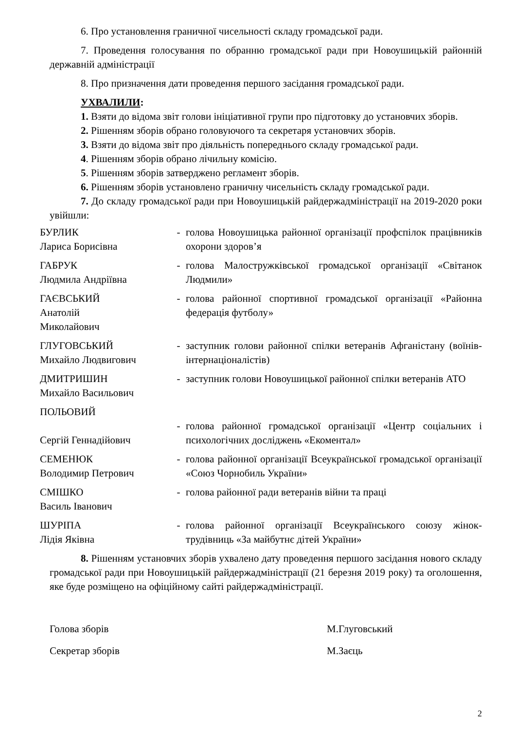6. Про установлення граничної чисельності складу громадської ради.
7. Проведення голосування по обранню громадської ради при Новоушицькій районній державній адміністрації
8. Про призначення дати проведення першого засідання громадської ради.
УХВАЛИЛИ:
1. Взяти до відома звіт голови ініціативної групи про підготовку до установчих зборів.
2. Рішенням зборів обрано головуючого та секретаря установчих зборів.
3. Взяти до відома звіт про діяльність попереднього складу громадської ради.
4. Рішенням зборів обрано лічильну комісію.
5. Рішенням зборів затверджено регламент зборів.
6. Рішенням зборів установлено граничну чисельність складу громадської ради.
7. До складу громадської ради при Новоушицькій райдержадміністрації на 2019-2020 роки увійшли:
| БУРЛИК Лариса Борисівна | - | голова Новоушицька районної організації профспілок працівників охорони здоров’я |
| ГАБРУК Людмила Андріївна | - | голова Малостружківської громадської організації «Світанок Людмили» |
| ГАЄВСЬКИЙ Анатолій Миколайович | - | голова районної спортивної громадської організації «Районна федерація футболу» |
| ГЛУГОВСЬКИЙ Михайло Людвигович | - | заступник голови районної спілки ветеранів Афганістану (воїнів-інтернаціоналістів) |
| ДМИТРИШИН Михайло Васильович | - | заступник голови Новоушицької районної спілки ветеранів АТО |
| ПОЛЬОВИЙ Сергій Геннадійович | - | голова районної громадської організації «Центр соціальних і психологічних досліджень «Екоментал» |
| СЕМЕНЮК Володимир Петрович | - | голова районної організації Всеукраїнської громадської організації «Союз Чорнобиль України» |
| СМІШКО Василь Іванович | - | голова районної ради ветеранів війни та праці |
| ШУРІПА Лідія Яківна | - | голова районної організації Всеукраїнського союзу жінок-трудівниць «За майбутнє дітей України» |
8. Рішенням установчих зборів ухвалено дату проведення першого засідання нового складу громадської ради при Новоушицькій райдержадміністрації (21 березня 2019 року) та оголошення, яке буде розміщено на офіційному сайті райдержадміністрації.
Голова зборів М.Глуговський
Секретар зборів М.Заєць
2